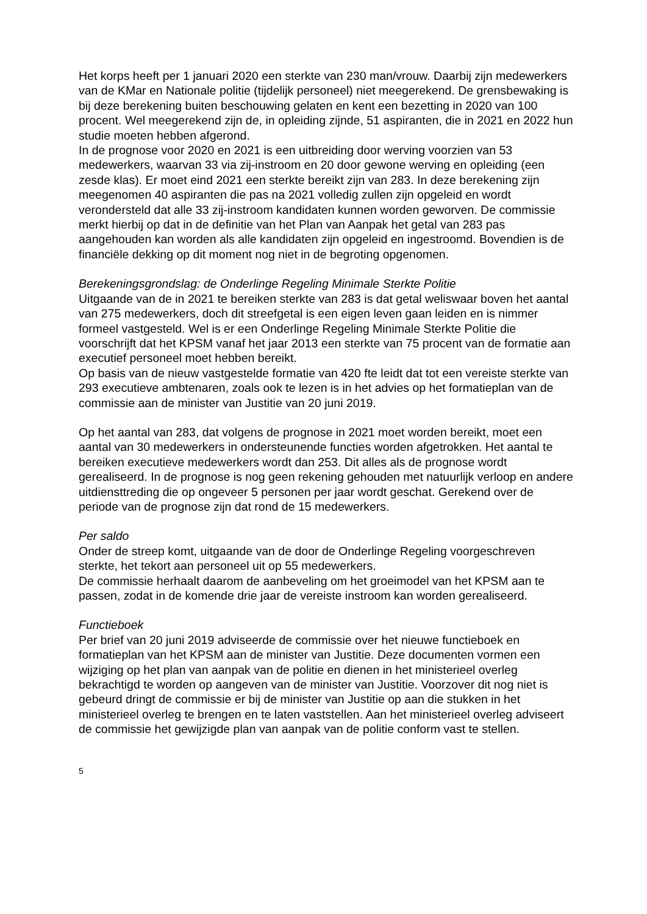Het korps heeft per 1 januari 2020 een sterkte van 230 man/vrouw. Daarbij zijn medewerkers van de KMar en Nationale politie (tijdelijk personeel) niet meegerekend. De grensbewaking is bij deze berekening buiten beschouwing gelaten en kent een bezetting in 2020 van 100 procent. Wel meegerekend zijn de, in opleiding zijnde, 51 aspiranten, die in 2021 en 2022 hun studie moeten hebben afgerond.
In de prognose voor 2020 en 2021 is een uitbreiding door werving voorzien van 53 medewerkers, waarvan 33 via zij-instroom en 20 door gewone werving en opleiding (een zesde klas). Er moet eind 2021 een sterkte bereikt zijn van 283. In deze berekening zijn meegenomen 40 aspiranten die pas na 2021 volledig zullen zijn opgeleid en wordt verondersteld dat alle 33 zij-instroom kandidaten kunnen worden geworven. De commissie merkt hierbij op dat in de definitie van het Plan van Aanpak het getal van 283 pas aangehouden kan worden als alle kandidaten zijn opgeleid en ingestroomd. Bovendien is de financiële dekking op dit moment nog niet in de begroting opgenomen.
Berekeningsgrondslag: de Onderlinge Regeling Minimale Sterkte Politie
Uitgaande van de in 2021 te bereiken sterkte van 283 is dat getal weliswaar boven het aantal van 275 medewerkers, doch dit streefgetal is een eigen leven gaan leiden en is nimmer formeel vastgesteld. Wel is er een Onderlinge Regeling Minimale Sterkte Politie die voorschrijft dat het KPSM vanaf het jaar 2013 een sterkte van 75 procent van de formatie aan executief personeel moet hebben bereikt.
Op basis van de nieuw vastgestelde formatie van 420 fte leidt dat tot een vereiste sterkte van 293 executieve ambtenaren, zoals ook te lezen is in het advies op het formatieplan van de commissie aan de minister van Justitie van 20 juni 2019.
Op het aantal van 283, dat volgens de prognose in 2021 moet worden bereikt, moet een aantal van 30 medewerkers in ondersteunende functies worden afgetrokken. Het aantal te bereiken executieve medewerkers wordt dan 253. Dit alles als de prognose wordt gerealiseerd. In de prognose is nog geen rekening gehouden met natuurlijk verloop en andere uitdiensttreding die op ongeveer 5 personen per jaar wordt geschat. Gerekend over de periode van de prognose zijn dat rond de 15 medewerkers.
Per saldo
Onder de streep komt, uitgaande van de door de Onderlinge Regeling voorgeschreven sterkte, het tekort aan personeel uit op 55 medewerkers.
De commissie herhaalt daarom de aanbeveling om het groeimodel van het KPSM aan te passen, zodat in de komende drie jaar de vereiste instroom kan worden gerealiseerd.
Functieboek
Per brief van 20 juni 2019 adviseerde de commissie over het nieuwe functieboek en formatieplan van het KPSM aan de minister van Justitie. Deze documenten vormen een wijziging op het plan van aanpak van de politie en dienen in het ministerieel overleg bekrachtigd te worden op aangeven van de minister van Justitie. Voorzover dit nog niet is gebeurd dringt de commissie er bij de minister van Justitie op aan die stukken in het ministerieel overleg te brengen en te laten vaststellen. Aan het ministerieel overleg adviseert de commissie het gewijzigde plan van aanpak van de politie conform vast te stellen.
5